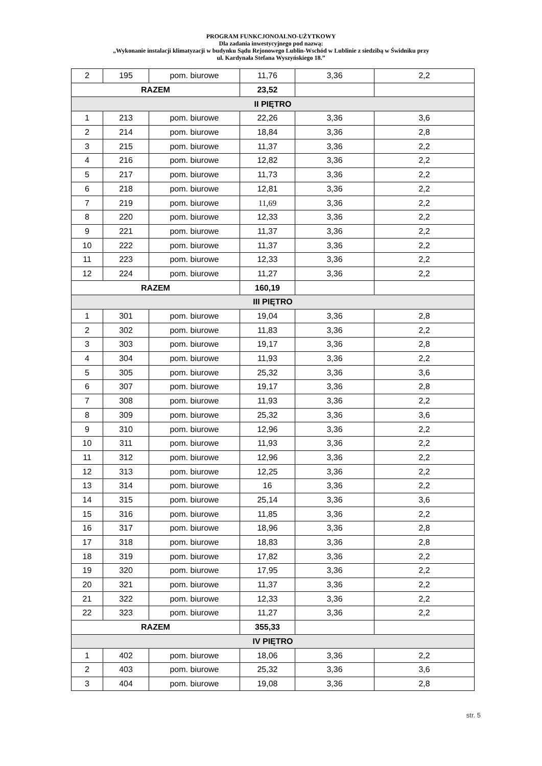PROGRAM FUNKCJONOALNO-UŻYTKOWY
Dla zadania inwestycyjnego pod nazwą:
„Wykonanie instalacji klimatyzacji w budynku Sądu Rejonowego Lublin-Wschód w Lublinie z siedzibą w Świdniku przy
ul. Kardynała Stefana Wyszyńskiego 18.”
| 2 | 195 | pom. biurowe | 11,76 | 3,36 | 2,2 |
| RAZEM | | | 23,52 | | |
| II PIĘTRO | | | | | |
| 1 | 213 | pom. biurowe | 22,26 | 3,36 | 3,6 |
| 2 | 214 | pom. biurowe | 18,84 | 3,36 | 2,8 |
| 3 | 215 | pom. biurowe | 11,37 | 3,36 | 2,2 |
| 4 | 216 | pom. biurowe | 12,82 | 3,36 | 2,2 |
| 5 | 217 | pom. biurowe | 11,73 | 3,36 | 2,2 |
| 6 | 218 | pom. biurowe | 12,81 | 3,36 | 2,2 |
| 7 | 219 | pom. biurowe | 11,69 | 3,36 | 2,2 |
| 8 | 220 | pom. biurowe | 12,33 | 3,36 | 2,2 |
| 9 | 221 | pom. biurowe | 11,37 | 3,36 | 2,2 |
| 10 | 222 | pom. biurowe | 11,37 | 3,36 | 2,2 |
| 11 | 223 | pom. biurowe | 12,33 | 3,36 | 2,2 |
| 12 | 224 | pom. biurowe | 11,27 | 3,36 | 2,2 |
| RAZEM | | | 160,19 | | |
| III PIĘTRO | | | | | |
| 1 | 301 | pom. biurowe | 19,04 | 3,36 | 2,8 |
| 2 | 302 | pom. biurowe | 11,83 | 3,36 | 2,2 |
| 3 | 303 | pom. biurowe | 19,17 | 3,36 | 2,8 |
| 4 | 304 | pom. biurowe | 11,93 | 3,36 | 2,2 |
| 5 | 305 | pom. biurowe | 25,32 | 3,36 | 3,6 |
| 6 | 307 | pom. biurowe | 19,17 | 3,36 | 2,8 |
| 7 | 308 | pom. biurowe | 11,93 | 3,36 | 2,2 |
| 8 | 309 | pom. biurowe | 25,32 | 3,36 | 3,6 |
| 9 | 310 | pom. biurowe | 12,96 | 3,36 | 2,2 |
| 10 | 311 | pom. biurowe | 11,93 | 3,36 | 2,2 |
| 11 | 312 | pom. biurowe | 12,96 | 3,36 | 2,2 |
| 12 | 313 | pom. biurowe | 12,25 | 3,36 | 2,2 |
| 13 | 314 | pom. biurowe | 16 | 3,36 | 2,2 |
| 14 | 315 | pom. biurowe | 25,14 | 3,36 | 3,6 |
| 15 | 316 | pom. biurowe | 11,85 | 3,36 | 2,2 |
| 16 | 317 | pom. biurowe | 18,96 | 3,36 | 2,8 |
| 17 | 318 | pom. biurowe | 18,83 | 3,36 | 2,8 |
| 18 | 319 | pom. biurowe | 17,82 | 3,36 | 2,2 |
| 19 | 320 | pom. biurowe | 17,95 | 3,36 | 2,2 |
| 20 | 321 | pom. biurowe | 11,37 | 3,36 | 2,2 |
| 21 | 322 | pom. biurowe | 12,33 | 3,36 | 2,2 |
| 22 | 323 | pom. biurowe | 11,27 | 3,36 | 2,2 |
| RAZEM | | | 355,33 | | |
| IV PIĘTRO | | | | | |
| 1 | 402 | pom. biurowe | 18,06 | 3,36 | 2,2 |
| 2 | 403 | pom. biurowe | 25,32 | 3,36 | 3,6 |
| 3 | 404 | pom. biurowe | 19,08 | 3,36 | 2,8 |
str. 5